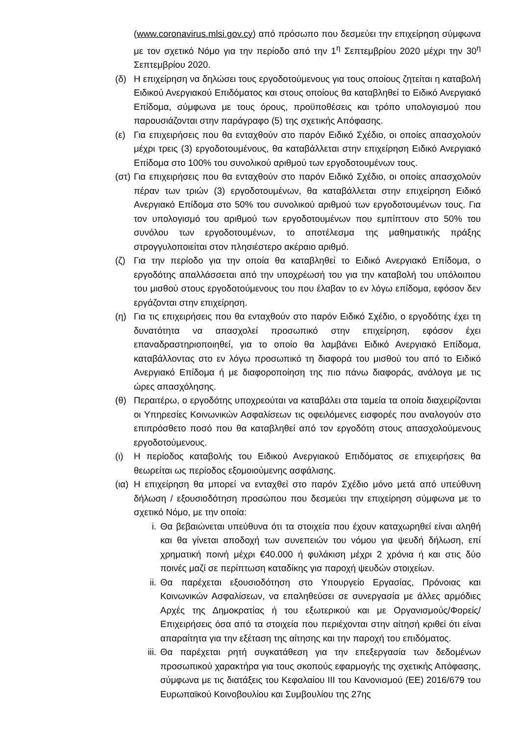(www.coronavirus.mlsi.gov.cy) από πρόσωπο που δεσμεύει την επιχείρηση σύμφωνα με τον σχετικό Νόμο για την περίοδο από την 1<sup>η</sup> Σεπτεμβρίου 2020 μέχρι την 30<sup>η</sup> Σεπτεμβρίου 2020.
(δ) Η επιχείρηση να δηλώσει τους εργοδοτούμενους για τους οποίους ζητείται η καταβολή Ειδικού Ανεργιακού Επιδόματος και στους οποίους θα καταβληθεί το Ειδικό Ανεργιακό Επίδομα, σύμφωνα με τους όρους, προϋποθέσεις και τρόπο υπολογισμού που παρουσιάζονται στην παράγραφο (5) της σχετικής Απόφασης.
(ε) Για επιχειρήσεις που θα ενταχθούν στο παρόν Ειδικό Σχέδιο, οι οποίες απασχολούν μέχρι τρεις (3) εργοδοτουμένους, θα καταβάλλεται στην επιχείρηση Ειδικό Ανεργιακό Επίδομα στο 100% του συνολικού αριθμού των εργοδοτουμένων τους.
(στ)
Για επιχειρήσεις που θα ενταχθούν στο παρόν Ειδικό Σχέδιο, οι οποίες απασχολούν πέραν των τριών (3) εργοδοτουμένων, θα καταβάλλεται στην επιχείρηση Ειδικό Ανεργιακό Επίδομα στο 50% του συνολικού αριθμού των εργοδοτουμένων τους. Για τον υπολογισμό του αριθμού των εργοδοτουμένων που εμπίπτουν στο 50% του συνόλου των εργοδοτουμένων, το αποτέλεσμα της μαθηματικής πράξης στρογγυλοποιείται στον πλησιέστερο ακέραιο αριθμό.
(ζ) Για την περίοδο για την οποία θα καταβληθεί το Ειδικό Ανεργιακό Επίδομα, ο εργοδότης απαλλάσσεται από την υποχρέωσή του για την καταβολή του υπόλοιπου του μισθού στους εργοδοτούμενους του που έλαβαν το εν λόγω επίδομα, εφόσον δεν εργάζονται στην επιχείρηση.
(η) Για τις επιχειρήσεις που θα ενταχθούν στο παρόν Ειδικό Σχέδιο, ο εργοδότης έχει τη δυνατότητα να απασχολεί προσωπικό στην επιχείρηση, εφόσον έχει επαναδραστηριοποιηθεί, για το οποίο θα λαμβάνει Ειδικό Ανεργιακό Επίδομα, καταβάλλοντας στο εν λόγω προσωπικό τη διαφορά του μισθού του από το Ειδικό Ανεργιακό Επίδομα ή με διαφοροποίηση της πιο πάνω διαφοράς, ανάλογα με τις ώρες απασχόλησης.
(θ) Περαιτέρω, ο εργοδότης υποχρεούται να καταβάλει στα ταμεία τα οποία διαχειρίζονται οι Υπηρεσίες Κοινωνικών Ασφαλίσεων τις οφειλόμενες εισφορές που αναλογούν στο επιπρόσθετο ποσό που θα καταβληθεί από τον εργοδότη στους απασχολούμενους εργοδοτούμενους.
(ι) Η περίοδος καταβολής του Ειδικού Ανεργιακού Επιδόματος σε επιχειρήσεις θα θεωρείται ως περίοδος εξομοιούμενης ασφάλισης.
(ια)
Η επιχείρηση θα μπορεί να ενταχθεί στο παρόν Σχέδιο μόνο μετά από υπεύθυνη δήλωση / εξουσιοδότηση προσώπου που δεσμεύει την επιχείρηση σύμφωνα με το σχετικό Νόμο, με την οποία:
i. Θα βεβαιώνεται υπεύθυνα ότι τα στοιχεία που έχουν καταχωρηθεί είναι αληθή και θα γίνεται αποδοχή των συνεπειών του νόμου για ψευδή δήλωση, επί χρηματική ποινή μέχρι €40.000 ή φυλάκιση μέχρι 2 χρόνια ή και στις δύο ποινές μαζί σε περίπτωση καταδίκης για παροχή ψευδών στοιχείων.
ii. Θα παρέχεται εξουσιοδότηση στο Υπουργείο Εργασίας, Πρόνοιας και Κοινωνικών Ασφαλίσεων, να επαληθεύσει σε συνεργασία με άλλες αρμόδιες Αρχές της Δημοκρατίας ή του εξωτερικού και με Οργανισμούς/Φορείς/Επιχειρήσεις όσα από τα στοιχεία που περιέχονται στην αίτησή κριθεί ότι είναι απαραίτητα για την εξέταση της αίτησης και την παροχή του επιδόματος.
iii.
Θα παρέχεται ρητή συγκατάθεση για την επεξεργασία των δεδομένων προσωπικού χαρακτήρα για τους σκοπούς εφαρμογής της σχετικής Απόφασης, σύμφωνα με τις διατάξεις του Κεφαλαίου ΙΙΙ του Κανονισμού (ΕΕ) 2016/679 του Ευρωπαϊκού Κοινοβουλίου και Συμβουλίου της 27ης